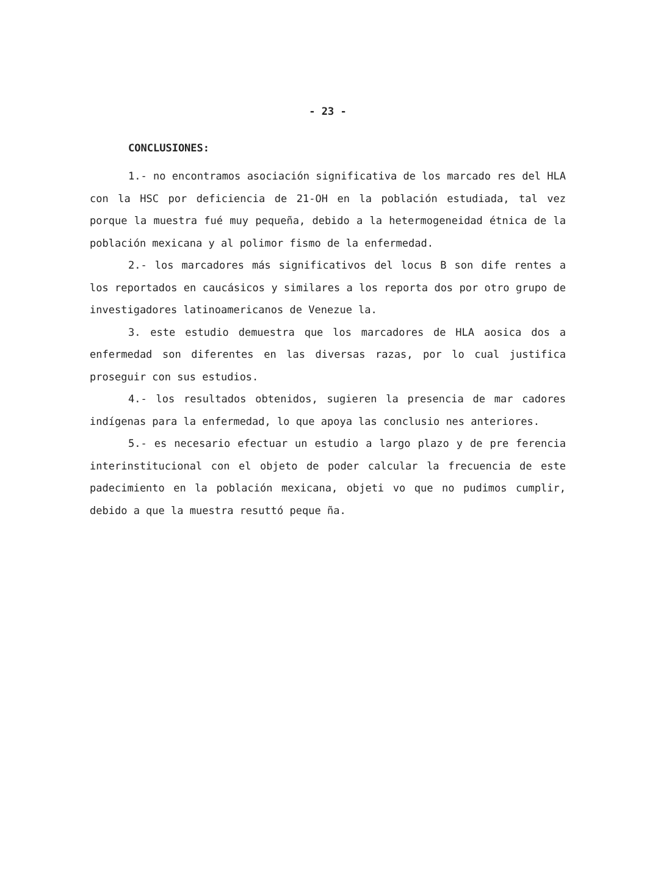- 23 -
CONCLUSIONES:
1.- no encontramos asociación significativa de los marcado res del HLA con la HSC por deficiencia de 21-OH en la población estudiada, tal vez porque la muestra fué muy pequeña, debido a la hetermogeneidad étnica de la población mexicana y al polimor fismo de la enfermedad.
2.- los marcadores más significativos del locus B son dife rentes a los reportados en caucásicos y similares a los reporta dos por otro grupo de investigadores latinoamericanos de Venezue la.
3. este estudio demuestra que los marcadores de HLA aosica dos a enfermedad son diferentes en las diversas razas, por lo cual justifica proseguir con sus estudios.
4.- los resultados obtenidos, sugieren la presencia de mar cadores indígenas para la enfermedad, lo que apoya las conclusio nes anteriores.
5.- es necesario efectuar un estudio a largo plazo y de pre ferencia interinstitucional con el objeto de poder calcular la frecuencia de este padecimiento en la población mexicana, objeti vo que no pudimos cumplir, debido a que la muestra resuttó peque ña.